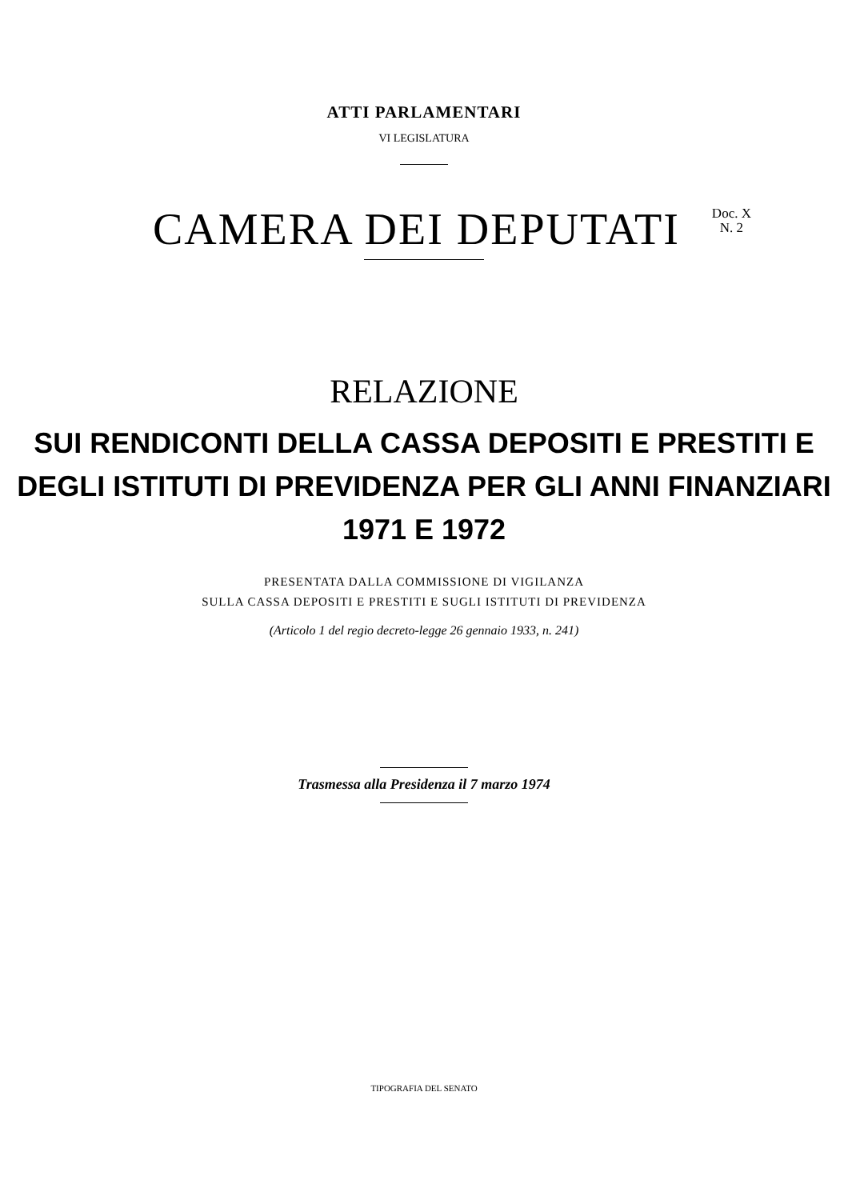ATTI PARLAMENTARI
VI LEGISLATURA
CAMERA DEI DEPUTATI
Doc. X
N. 2
RELAZIONE
SUI RENDICONTI DELLA CASSA DEPOSITI E PRESTITI E
DEGLI ISTITUTI DI PREVIDENZA PER GLI ANNI FINANZIARI
1971 E 1972
PRESENTATA DALLA COMMISSIONE DI VIGILANZA
SULLA CASSA DEPOSITI E PRESTITI E SUGLI ISTITUTI DI PREVIDENZA
(Articolo 1 del regio decreto-legge 26 gennaio 1933, n. 241)
Trasmessa alla Presidenza il 7 marzo 1974
TIPOGRAFIA DEL SENATO